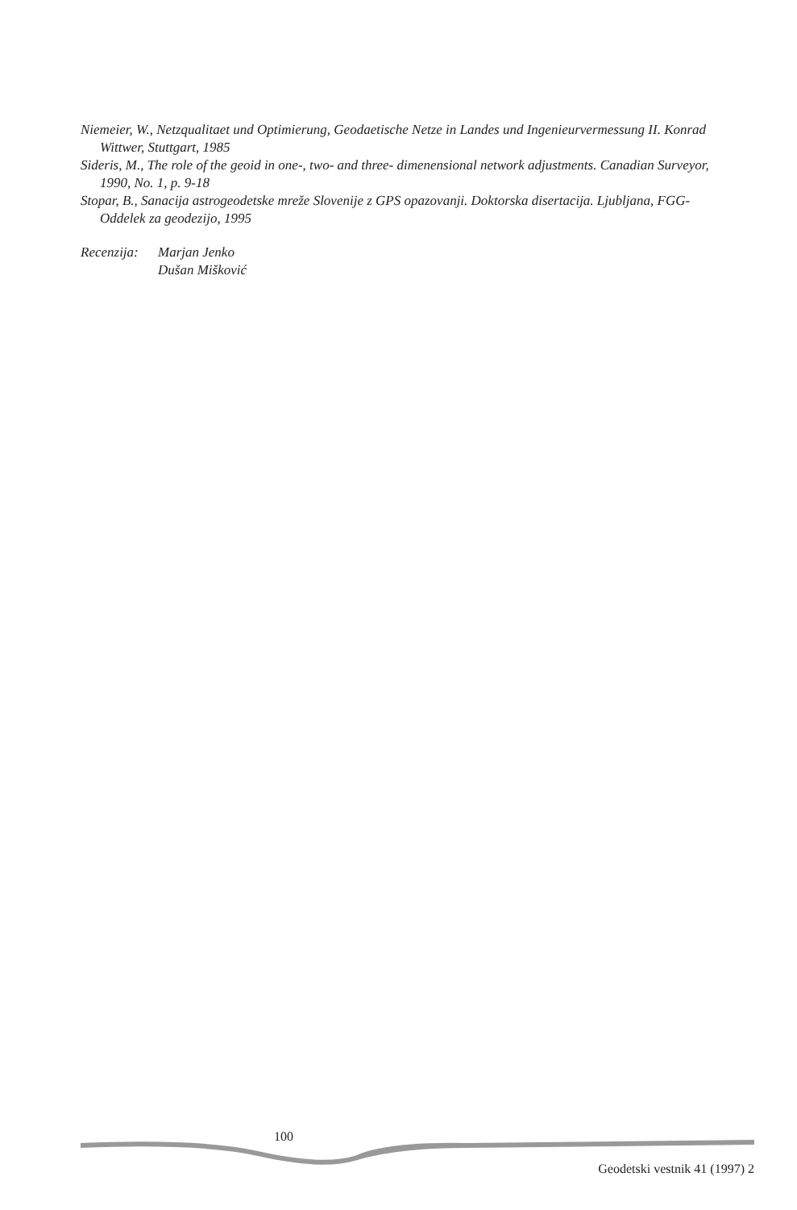Niemeier, W., Netzqualitaet und Optimierung, Geodaetische Netze in Landes und Ingenieurvermessung II. Konrad Wittwer, Stuttgart, 1985
Sideris, M., The role of the geoid in one-, two- and three- dimenensional network adjustments. Canadian Surveyor, 1990, No. 1, p. 9-18
Stopar, B., Sanacija astrogeodetske mreže Slovenije z GPS opazovanji. Doktorska disertacija. Ljubljana, FGG-Oddelek za geodezijo, 1995
Recenzija:
Marjan Jenko
Dušan Mišković
100
Geodetski vestnik 41 (1997) 2